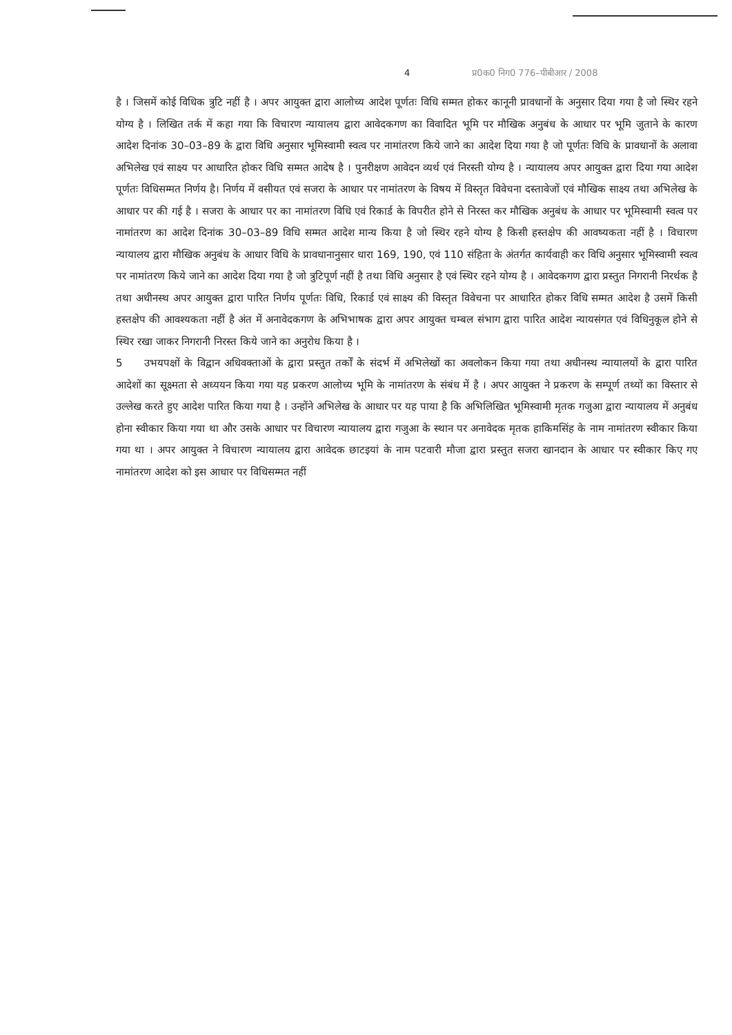4 प्र0क0 निग0 776–पीबीआर / 2008
है । जिसमें कोई विधिक त्रुटि नहीं है । अपर आयुक्त द्वारा आलोच्य आदेश पूर्णतः विधि सम्मत होकर कानूनी प्रावधानों के अनुसार दिया गया है जो स्थिर रहने योग्य है । लिखित तर्क में कहा गया कि विचारण न्यायालय द्वारा आवेदकगण का विवादित भूमि पर मौखिक अनुबंध के आधार पर भूमि जुताने के कारण आदेश दिनांक 30–03–89 के द्वारा विधि अनुसार भूमिस्वामी स्वत्व पर नामांतरण किये जाने का आदेश दिया गया है जो पूर्णतः विधि के प्रावधानों के अलावा अभिलेख एवं साक्ष्य पर आधारित होकर विधि सम्मत आदेष है । पुनरीक्षण आवेदन व्यर्थ एवं निरस्ती योग्य है । न्यायालय अपर आयुक्त द्वारा दिया गया आदेश पूर्णतः विधिसम्मत निर्णय है। निर्णय में वसीयत एवं सजरा के आधार पर नामांतरण के विषय में विस्तृत विवेचना दस्तावेजों एवं मौखिक साक्ष्य तथा अभिलेख के आधार पर की गई है । सजरा के आधार पर का नामांतरण विधि एवं रिकार्ड के विपरीत होने से निरस्त कर मौखिक अनुबंध के आधार पर भूमिस्वामी स्वत्व पर नामांतरण का आदेश दिनांक 30–03–89 विधि सम्मत आदेश मान्य किया है जो स्थिर रहने योग्य है किसी हस्तक्षेप की आवष्यकता नहीं है । विचारण न्यायालय द्वारा मौखिक अनुबंध के आधार विधि के प्रावधानानुसार धारा 169, 190, एवं 110 संहिता के अंतर्गत कार्यवाही कर विधि अनुसार भूमिस्वामी स्वत्व पर नामांतरण किये जाने का आदेश दिया गया है जो त्रुटिपूर्ण नहीं है तथा विधि अनुसार है एवं स्थिर रहने योग्य है । आवेदकगण द्वारा प्रस्तुत निगरानी निरर्थक है तथा अधीनस्थ अपर आयुक्त द्वारा पारित निर्णय पूर्णतः विधि, रिकार्ड एवं साक्ष्य की विस्तृत विवेचना पर आधारित होकर विधि सम्मत आदेश है उसमें किसी हस्तक्षेप की आवश्यकता नहीं है अंत में अनावेदकगण के अभिभाषक द्वारा अपर आयुक्त चम्बल संभाग द्वारा पारित आदेश न्यायसंगत एवं विधिनुकूल होने से स्थिर रखा जाकर निगरानी निरस्त किये जाने का अनुरोध किया है ।
5 उभयपक्षों के विद्वान अधिवक्ताओं के द्वारा प्रस्तुत तर्कों के संदर्भ में अभिलेखों का अवलोकन किया गया तथा अधीनस्थ न्यायालयों के द्वारा पारित आदेशों का सूक्ष्मता से अध्ययन किया गया यह प्रकरण आलोच्य भूमि के नामांतरण के संबंध में है । अपर आयुक्त ने प्रकरण के सम्पूर्ण तथ्यों का विस्तार से उल्लेख करते हुए आदेश पारित किया गया है । उन्होंने अभिलेख के आधार पर यह पाया है कि अभिलिखित भूमिस्वामी मृतक गजुआ द्वारा न्यायालय में अनुबंध होना स्वीकार किया गया था और उसके आधार पर विचारण न्यायालय द्वारा गजुआ के स्थान पर अनावेदक मृतक हाकिमसिंह के नाम नामांतरण स्वीकार किया गया था । अपर आयुक्त ने विचारण न्यायालय द्वारा आवेदक छाटइयां के नाम पटवारी मौजा द्वारा प्रस्तुत सजरा खानदान के आधार पर स्वीकार किए गए नामांतरण आदेश को इस आधार पर विधिसम्मत नहीं